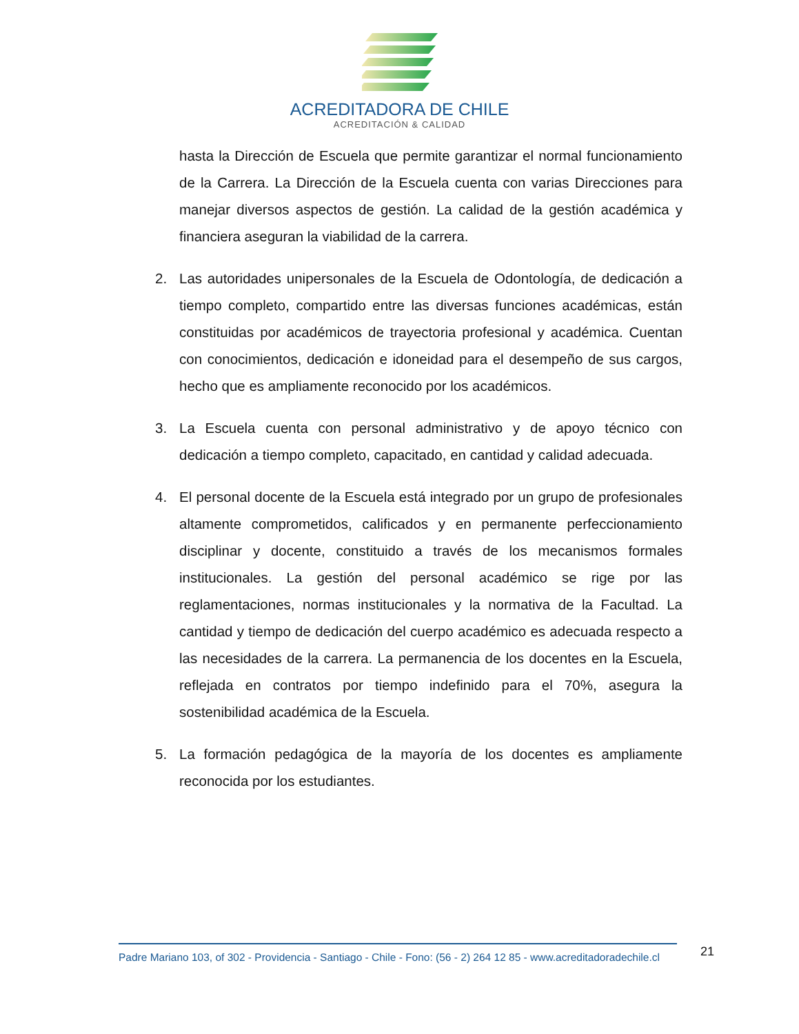ACREDITADORA DE CHILE
ACREDITACIÓN & CALIDAD
hasta la Dirección de Escuela que permite garantizar el normal funcionamiento de la Carrera. La Dirección de la Escuela cuenta con varias Direcciones para manejar diversos aspectos de gestión. La calidad de la gestión académica y financiera aseguran la viabilidad de la carrera.
2. Las autoridades unipersonales de la Escuela de Odontología, de dedicación a tiempo completo, compartido entre las diversas funciones académicas, están constituidas por académicos de trayectoria profesional y académica. Cuentan con conocimientos, dedicación e idoneidad para el desempeño de sus cargos, hecho que es ampliamente reconocido por los académicos.
3. La Escuela cuenta con personal administrativo y de apoyo técnico con dedicación a tiempo completo, capacitado, en cantidad y calidad adecuada.
4. El personal docente de la Escuela está integrado por un grupo de profesionales altamente comprometidos, calificados y en permanente perfeccionamiento disciplinar y docente, constituido a través de los mecanismos formales institucionales. La gestión del personal académico se rige por las reglamentaciones, normas institucionales y la normativa de la Facultad. La cantidad y tiempo de dedicación del cuerpo académico es adecuada respecto a las necesidades de la carrera. La permanencia de los docentes en la Escuela, reflejada en contratos por tiempo indefinido para el 70%, asegura la sostenibilidad académica de la Escuela.
5. La formación pedagógica de la mayoría de los docentes es ampliamente reconocida por los estudiantes.
Padre Mariano 103, of 302 - Providencia - Santiago - Chile - Fono: (56 - 2) 264 12 85 - www.acreditadoradechile.cl
21